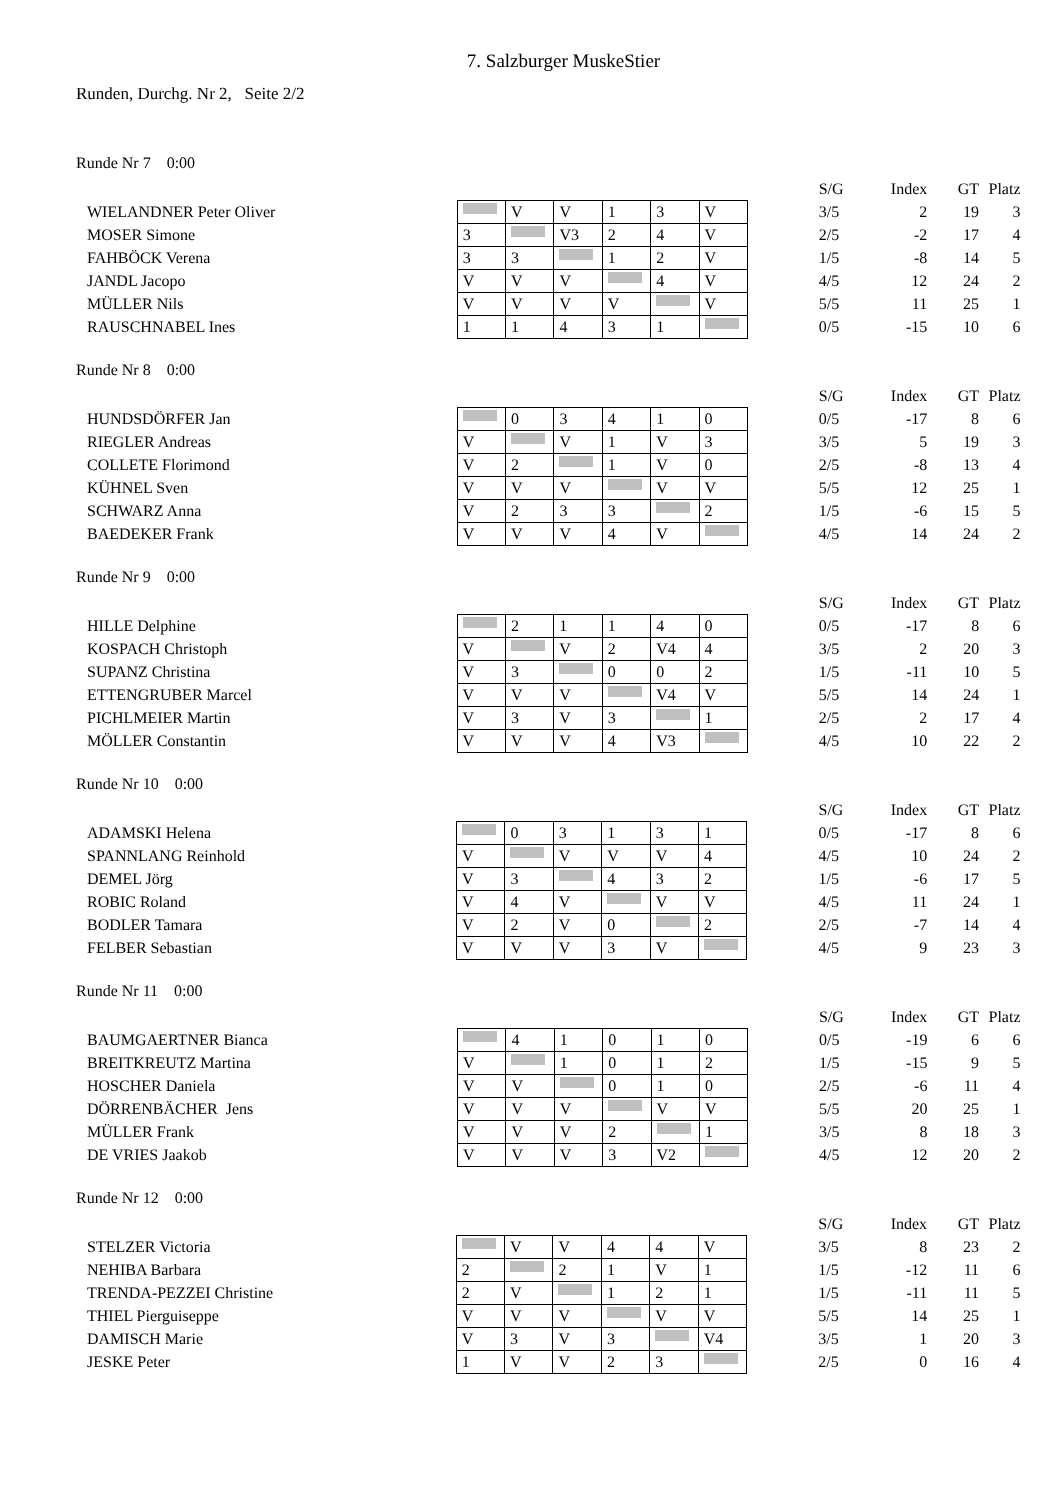7. Salzburger MuskeStier
Runden, Durchg. Nr 2, Seite 2/2
Runde Nr 7 0:00
| | | | | | | | | S/G | Index | GT | Platz |
| WIELANDNER Peter Oliver | | V | V | 1 | 3 | V | | 3/5 | 2 | 19 | 3 |
| MOSER Simone | 3 | | V3 | 2 | 4 | V | | 2/5 | -2 | 17 | 4 |
| FAHBÖCK Verena | 3 | 3 | | 1 | 2 | V | | 1/5 | -8 | 14 | 5 |
| JANDL Jacopo | V | V | V | | 4 | V | | 4/5 | 12 | 24 | 2 |
| MÜLLER Nils | V | V | V | V | | V | | 5/5 | 11 | 25 | 1 |
| RAUSCHNABEL Ines | 1 | 1 | 4 | 3 | 1 | | | 0/5 | -15 | 10 | 6 |
Runde Nr 8 0:00
| | | | | | | | | S/G | Index | GT | Platz |
| HUNDSDÖRFER Jan | | 0 | 3 | 4 | 1 | 0 | | 0/5 | -17 | 8 | 6 |
| RIEGLER Andreas | V | | V | 1 | V | 3 | | 3/5 | 5 | 19 | 3 |
| COLLETE Florimond | V | 2 | | 1 | V | 0 | | 2/5 | -8 | 13 | 4 |
| KÜHNEL Sven | V | V | V | | V | V | | 5/5 | 12 | 25 | 1 |
| SCHWARZ Anna | V | 2 | 3 | 3 | | 2 | | 1/5 | -6 | 15 | 5 |
| BAEDEKER Frank | V | V | V | 4 | V | | | 4/5 | 14 | 24 | 2 |
Runde Nr 9 0:00
| | | | | | | | | S/G | Index | GT | Platz |
| HILLE Delphine | | 2 | 1 | 1 | 4 | 0 | | 0/5 | -17 | 8 | 6 |
| KOSPACH Christoph | V | | V | 2 | V4 | 4 | | 3/5 | 2 | 20 | 3 |
| SUPANZ Christina | V | 3 | | 0 | 0 | 2 | | 1/5 | -11 | 10 | 5 |
| ETTENGRUBER Marcel | V | V | V | | V4 | V | | 5/5 | 14 | 24 | 1 |
| PICHLMEIER Martin | V | 3 | V | 3 | | 1 | | 2/5 | 2 | 17 | 4 |
| MÖLLER Constantin | V | V | V | 4 | V3 | | | 4/5 | 10 | 22 | 2 |
Runde Nr 10 0:00
| | | | | | | | | S/G | Index | GT | Platz |
| ADAMSKI Helena | | 0 | 3 | 1 | 3 | 1 | | 0/5 | -17 | 8 | 6 |
| SPANNLANG Reinhold | V | | V | V | V | 4 | | 4/5 | 10 | 24 | 2 |
| DEMEL Jörg | V | 3 | | 4 | 3 | 2 | | 1/5 | -6 | 17 | 5 |
| ROBIC Roland | V | 4 | V | | V | V | | 4/5 | 11 | 24 | 1 |
| BODLER Tamara | V | 2 | V | 0 | | 2 | | 2/5 | -7 | 14 | 4 |
| FELBER Sebastian | V | V | V | 3 | V | | | 4/5 | 9 | 23 | 3 |
Runde Nr 11 0:00
| | | | | | | | | S/G | Index | GT | Platz |
| BAUMGAERTNER Bianca | | 4 | 1 | 0 | 1 | 0 | | 0/5 | -19 | 6 | 6 |
| BREITKREUTZ Martina | V | | 1 | 0 | 1 | 2 | | 1/5 | -15 | 9 | 5 |
| HOSCHER Daniela | V | V | | 0 | 1 | 0 | | 2/5 | -6 | 11 | 4 |
| DÖRRENBÄCHER Jens | V | V | V | | V | V | | 5/5 | 20 | 25 | 1 |
| MÜLLER Frank | V | V | V | 2 | | 1 | | 3/5 | 8 | 18 | 3 |
| DE VRIES Jaakob | V | V | V | 3 | V2 | | | 4/5 | 12 | 20 | 2 |
Runde Nr 12 0:00
| | | | | | | | | S/G | Index | GT | Platz |
| STELZER Victoria | | V | V | 4 | 4 | V | | 3/5 | 8 | 23 | 2 |
| NEHIBA Barbara | 2 | | 2 | 1 | V | 1 | | 1/5 | -12 | 11 | 6 |
| TRENDA-PEZZEI Christine | 2 | V | | 1 | 2 | 1 | | 1/5 | -11 | 11 | 5 |
| THIEL Pierguiseppe | V | V | V | | V | V | | 5/5 | 14 | 25 | 1 |
| DAMISCH Marie | V | 3 | V | 3 | | V4 | | 3/5 | 1 | 20 | 3 |
| JESKE Peter | 1 | V | V | 2 | 3 | | | 2/5 | 0 | 16 | 4 |